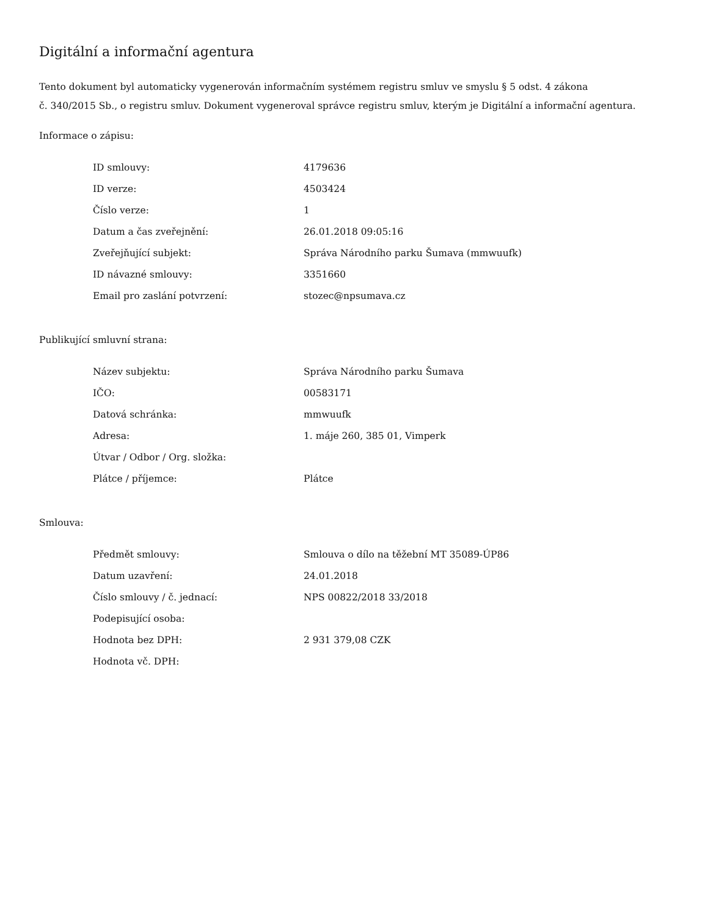Digitální a informační agentura
Tento dokument byl automaticky vygenerován informačním systémem registru smluv ve smyslu § 5 odst. 4 zákona
č. 340/2015 Sb., o registru smluv. Dokument vygeneroval správce registru smluv, kterým je Digitální a informační agentura.
Informace o zápisu:
| ID smlouvy: | 4179636 |
| ID verze: | 4503424 |
| Číslo verze: | 1 |
| Datum a čas zveřejnění: | 26.01.2018 09:05:16 |
| Zveřejňující subjekt: | Správa Národního parku Šumava (mmwuufk) |
| ID návazné smlouvy: | 3351660 |
| Email pro zaslání potvrzení: | stozec@npsumava.cz |
Publikující smluvní strana:
| Název subjektu: | Správa Národního parku Šumava |
| IČO: | 00583171 |
| Datová schránka: | mmwuufk |
| Adresa: | 1. máje 260, 385 01, Vimperk |
| Útvar / Odbor / Org. složka: | |
| Plátce / příjemce: | Plátce |
Smlouva:
| Předmět smlouvy: | Smlouva o dílo na těžební MT 35089-ÚP86 |
| Datum uzavření: | 24.01.2018 |
| Číslo smlouvy / č. jednací: | NPS 00822/2018 33/2018 |
| Podepisující osoba: | |
| Hodnota bez DPH: | 2 931 379,08 CZK |
| Hodnota vč. DPH: | |